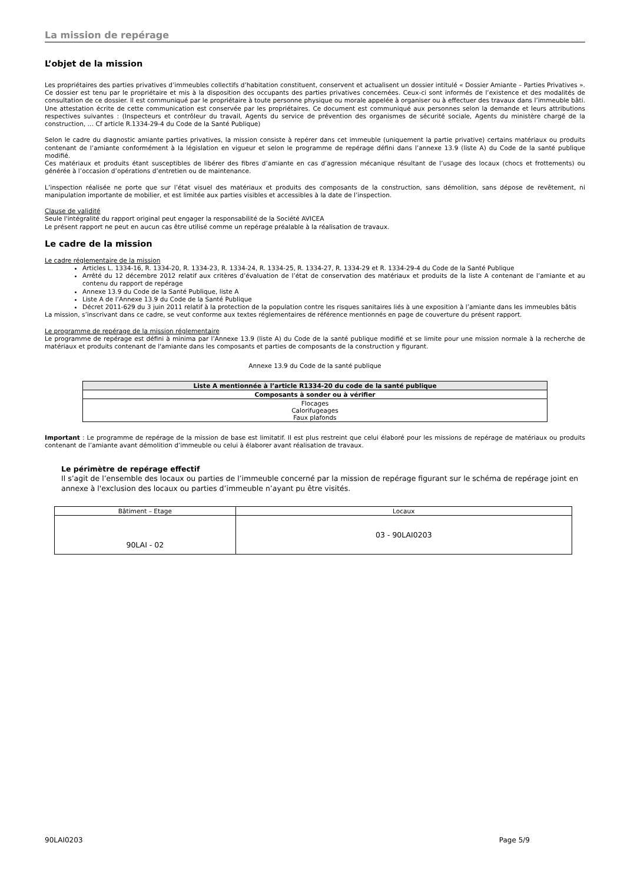La mission de repérage
L’objet de la mission
Les propriétaires des parties privatives d’immeubles collectifs d’habitation constituent, conservent et actualisent un dossier intitulé « Dossier Amiante – Parties Privatives ». Ce dossier est tenu par le propriétaire et mis à la disposition des occupants des parties privatives concernées. Ceux-ci sont informés de l’existence et des modalités de consultation de ce dossier. Il est communiqué par le propriétaire à toute personne physique ou morale appelée à organiser ou à effectuer des travaux dans l’immeuble bâti. Une attestation écrite de cette communication est conservée par les propriétaires. Ce document est communiqué aux personnes selon la demande et leurs attributions respectives suivantes : (Inspecteurs et contrôleur du travail, Agents du service de prévention des organismes de sécurité sociale, Agents du ministère chargé de la construction, … Cf article R.1334-29-4 du Code de la Santé Publique)
Selon le cadre du diagnostic amiante parties privatives, la mission consiste à repérer dans cet immeuble (uniquement la partie privative) certains matériaux ou produits contenant de l’amiante conformément à la législation en vigueur et selon le programme de repérage défini dans l’annexe 13.9 (liste A) du Code de la santé publique modifié.
Ces matériaux et produits étant susceptibles de libérer des fibres d’amiante en cas d’agression mécanique résultant de l’usage des locaux (chocs et frottements) ou générée à l’occasion d’opérations d’entretien ou de maintenance.
L’inspection réalisée ne porte que sur l’état visuel des matériaux et produits des composants de la construction, sans démolition, sans dépose de revêtement, ni manipulation importante de mobilier, et est limitée aux parties visibles et accessibles à la date de l’inspection.
Clause de validité
Seule l'intégralité du rapport original peut engager la responsabilité de la Société AVICEA
Le présent rapport ne peut en aucun cas être utilisé comme un repérage préalable à la réalisation de travaux.
Le cadre de la mission
Le cadre réglementaire de la mission
Articles L. 1334-16, R. 1334-20, R. 1334-23, R. 1334-24, R. 1334-25, R. 1334-27, R. 1334-29 et R. 1334-29-4 du Code de la Santé Publique
Arrêté du 12 décembre 2012 relatif aux critères d’évaluation de l’état de conservation des matériaux et produits de la liste A contenant de l’amiante et au contenu du rapport de repérage
Annexe 13.9 du Code de la Santé Publique, liste A
Liste A de l’Annexe 13.9 du Code de la Santé Publique
Décret 2011-629 du 3 juin 2011 relatif à la protection de la population contre les risques sanitaires liés à une exposition à l’amiante dans les immeubles bâtis
La mission, s’inscrivant dans ce cadre, se veut conforme aux textes réglementaires de référence mentionnés en page de couverture du présent rapport.
Le programme de repérage de la mission réglementaire
Le programme de repérage est défini à minima par l’Annexe 13.9 (liste A) du Code de la santé publique modifié et se limite pour une mission normale à la recherche de matériaux et produits contenant de l'amiante dans les composants et parties de composants de la construction y figurant.
Annexe 13.9 du Code de la santé publique
| Liste A mentionnée à l’article R1334-20 du code de la santé publique |
| --- |
| Composants à sonder ou à vérifier |
| Flocages Calorifugeages Faux plafonds |
Important : Le programme de repérage de la mission de base est limitatif. Il est plus restreint que celui élaboré pour les missions de repérage de matériaux ou produits contenant de l’amiante avant démolition d’immeuble ou celui à élaborer avant réalisation de travaux.
Le périmètre de repérage effectif
Il s’agit de l’ensemble des locaux ou parties de l’immeuble concerné par la mission de repérage figurant sur le schéma de repérage joint en annexe à l'exclusion des locaux ou parties d’immeuble n’ayant pu être visités.
| Bâtiment – Etage | Locaux |
| 90LAI - 02 | 03 - 90LAI0203 |
90LAI0203 Page 5/9